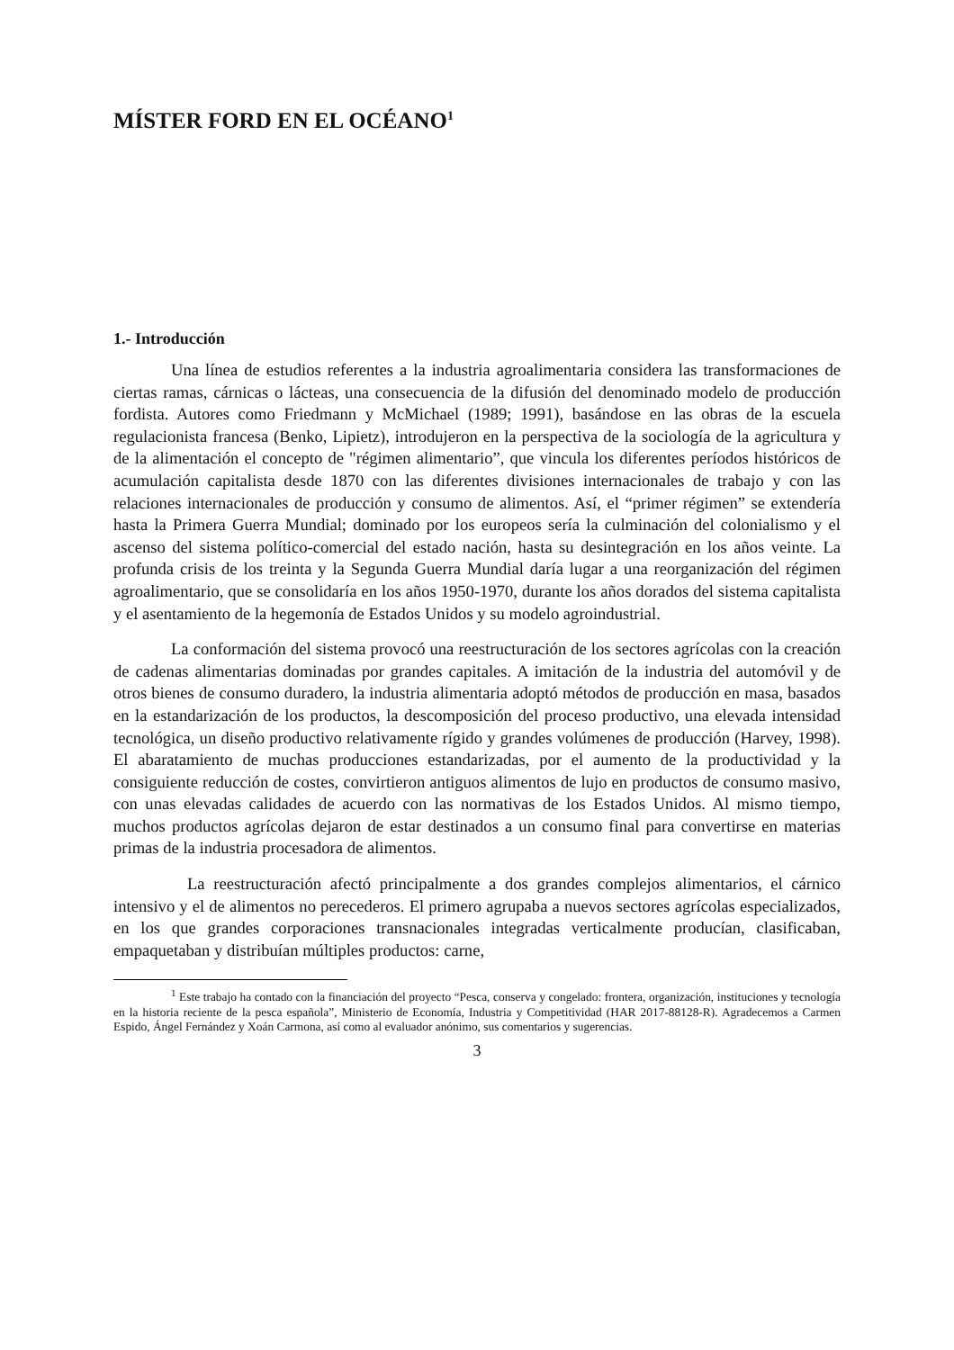MÍSTER FORD EN EL OCÉANO<sup>1</sup>
1.- Introducción
Una línea de estudios referentes a la industria agroalimentaria considera las transformaciones de ciertas ramas, cárnicas o lácteas, una consecuencia de la difusión del denominado modelo de producción fordista. Autores como Friedmann y McMichael (1989; 1991), basándose en las obras de la escuela regulacionista francesa (Benko, Lipietz), introdujeron en la perspectiva de la sociología de la agricultura y de la alimentación el concepto de "régimen alimentario”, que vincula los diferentes períodos históricos de acumulación capitalista desde 1870 con las diferentes divisiones internacionales de trabajo y con las relaciones internacionales de producción y consumo de alimentos. Así, el “primer régimen” se extendería hasta la Primera Guerra Mundial; dominado por los europeos sería la culminación del colonialismo y el ascenso del sistema político-comercial del estado nación, hasta su desintegración en los años veinte. La profunda crisis de los treinta y la Segunda Guerra Mundial daría lugar a una reorganización del régimen agroalimentario, que se consolidaría en los años 1950-1970, durante los años dorados del sistema capitalista y el asentamiento de la hegemonía de Estados Unidos y su modelo agroindustrial.
La conformación del sistema provocó una reestructuración de los sectores agrícolas con la creación de cadenas alimentarias dominadas por grandes capitales. A imitación de la industria del automóvil y de otros bienes de consumo duradero, la industria alimentaria adoptó métodos de producción en masa, basados en la estandarización de los productos, la descomposición del proceso productivo, una elevada intensidad tecnológica, un diseño productivo relativamente rígido y grandes volúmenes de producción (Harvey, 1998). El abaratamiento de muchas producciones estandarizadas, por el aumento de la productividad y la consiguiente reducción de costes, convirtieron antiguos alimentos de lujo en productos de consumo masivo, con unas elevadas calidades de acuerdo con las normativas de los Estados Unidos. Al mismo tiempo, muchos productos agrícolas dejaron de estar destinados a un consumo final para convertirse en materias primas de la industria procesadora de alimentos.
La reestructuración afectó principalmente a dos grandes complejos alimentarios, el cárnico intensivo y el de alimentos no perecederos. El primero agrupaba a nuevos sectores agrícolas especializados, en los que grandes corporaciones transnacionales integradas verticalmente producían, clasificaban, empaquetaban y distribuían múltiples productos: carne,
<sup>1</sup> Este trabajo ha contado con la financiación del proyecto “Pesca, conserva y congelado: frontera, organización, instituciones y tecnología en la historia reciente de la pesca española”, Ministerio de Economía, Industria y Competitividad (HAR 2017-88128-R). Agradecemos a Carmen Espido, Ángel Fernández y Xoán Carmona, así como al evaluador anónimo, sus comentarios y sugerencias.
3